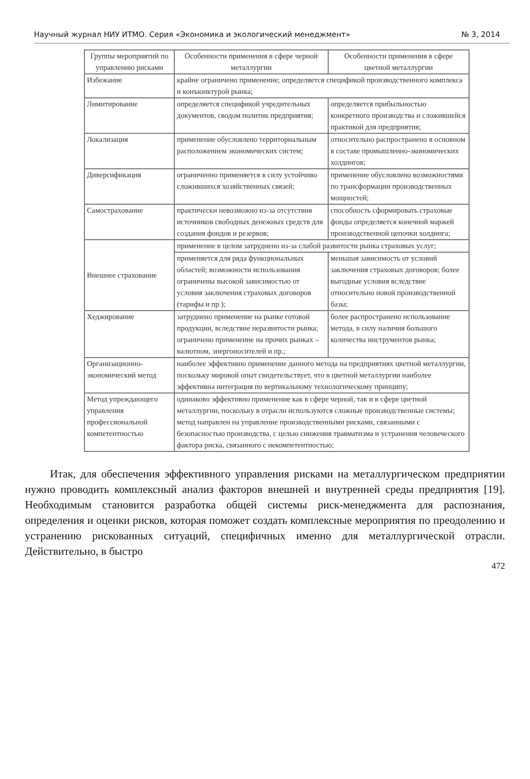Научный журнал НИУ ИТМО. Серия «Экономика и экологический менеджмент» № 3, 2014
| Группы мероприятий по управлению рисками | Особенности применения в сфере черной металлургии | Особенности применения в сфере цветной металлургии |
| --- | --- | --- |
| Избежание | крайне ограничено применение; определяется спецификой производственного комплекса и конъюнктурой рынка; | |
| Лимитирование | определяется спецификой учредительных документов, сводом политик предприятия; | определяется прибыльностью конкретного производства и сложившейся практикой для предприятия; |
| Локализация | применение обусловлено территориальным расположением экономических систем; | относительно распространено в основном в составе промышленно-экономических холдингов; |
| Диверсификация | ограниченно применяется в силу устойчиво сложившихся хозяйственных связей; | применение обусловлено возможностями по трансформации производственных мощностей; |
| Самострахование | практически невозможно из-за отсутствия источников свободных денежных средств для создания фондов и резервов; | способность сформировать страховые фонды определяется конечной маржей производственной цепочки холдинга; |
| Внешнее страхование | применение в целом затруднено из-за слабой развитости рынка страховых услуг; | |
| | применяется для ряда функциональных областей; возможности использования ограничены высокой зависимостью от условия заключения страховых договоров (тарифы и пр.); | меньшая зависимость от условий заключения страховых договоров; более выгодные условия вследствие относительно новой производственной базы; |
| Хеджирование | затруднено применение на рынке готовой продукции, вследствие неразвитости рынка; ограничено применение на прочих рынках – валютном, энергоносителей и пр.; | более распространено использование метода, в силу наличия большого количества инструментов рынка; |
| Организационно-экономический метод | наиболее эффективно применение данного метода на предприятиях цветной металлургии, поскольку мировой опыт свидетельствует, что в цветной металлургии наиболее эффективна интеграция по вертикальному технологическому принципу; | |
| Метод упреждающего управления профессиональной компетентностью | одинаково эффективно применение как в сфере черной, так и в сфере цветной металлургии, поскольку в отрасли используются сложные производственные системы; метод направлен на управление производственными рисками, связанными с безопасностью производства, с целью снижения травматизма и устранения человеческого фактора риска, связанного с некомпетентностью; | |
Итак, для обеспечения эффективного управления рисками на металлургическом предприятии нужно проводить комплексный анализ факторов внешней и внутренней среды предприятия [19]. Необходимым становится разработка общей системы риск-менеджмента для распознания, определения и оценки рисков, которая поможет создать комплексные мероприятия по преодолению и устранению рискованных ситуаций, специфичных именно для металлургической отрасли. Действительно, в быстро
472